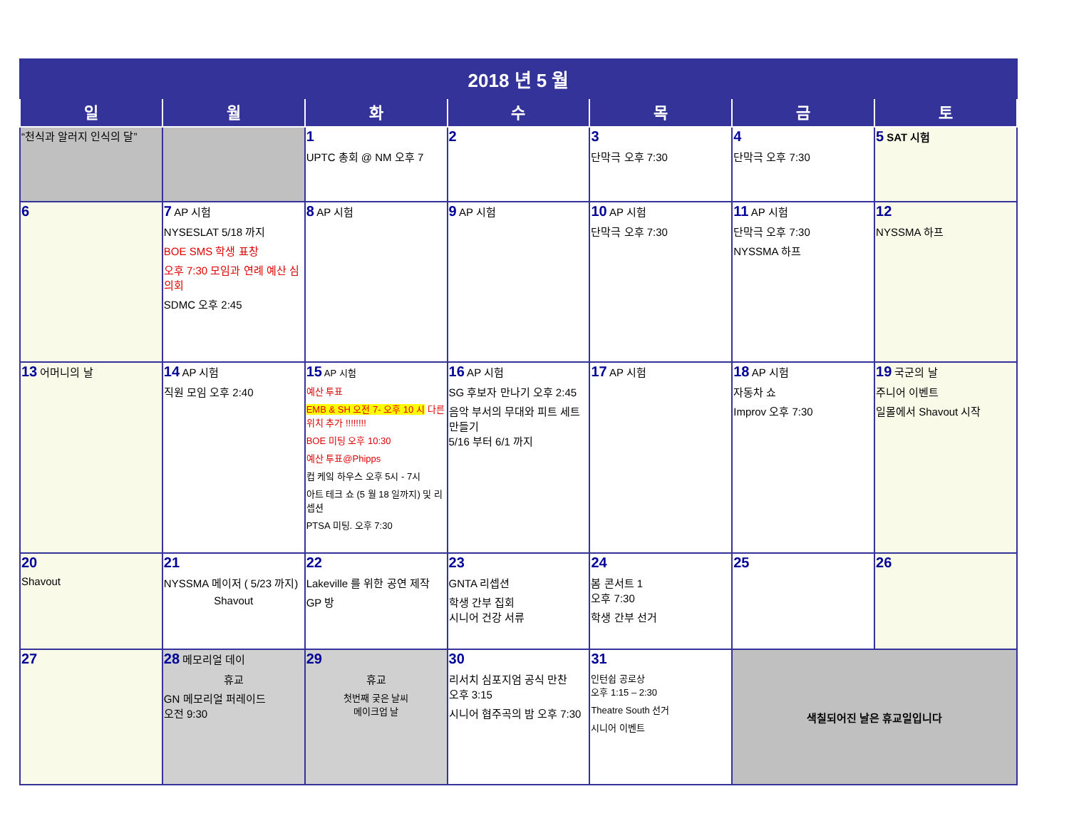| 2018 년 5 월 | | | | | | |
| 일 | 월 | 화 | 수 | 목 | 금 | 토 |
| “천식과 알러지 인식의 달” | | 1 UPTC 총회 @ NM 오후 7 | 2 | 3 단막극 오후 7:30 | 4 단막극 오후 7:30 | 5 SAT 시험 |
| 6 | 7 AP 시험 NYSESLAT 5/18 까지 BOE SMS 학생 표창 오후 7:30 모임과 연례 예산 심의회 SDMC 오후 2:45 | 8 AP 시험 | 9 AP 시험 | 10 AP 시험 단막극 오후 7:30 | 11 AP 시험 단막극 오후 7:30 NYSSMA 하프 | 12 NYSSMA 하프 |
| 13 어머니의 날 | 14 AP 시험 직원 모임 오후 2:40 | 15 AP 시험 예산 투표 EMB & SH 오전 7- 오후 10 시 다른 위치 추가 !!!!!!!! BOE 미팅 오후 10:30 예산 투표@Phipps 컵 케잌 하우스 오후 5시 - 7시 아트 테크 쇼 (5 월 18 일까지) 및 리셉션 PTSA 미팅. 오후 7:30 | 16 AP 시험 SG 후보자 만나기 오후 2:45 음악 부서의 무대와 피트 세트 만들기 5/16 부터 6/1 까지 | 17 AP 시험 | 18 AP 시험 자동차 쇼 Improv 오후 7:30 | 19 국군의 날 주니어 이벤트 일몰에서 Shavout 시작 |
| 20 Shavout | 21 NYSSMA 메이저 ( 5/23 까지) Shavout | 22 Lakeville 를 위한 공연 제작 GP 방 | 23 GNTA 리셉션 학생 간부 집회 시니어 건강 서류 | 24 봄 콘서트 1 오후 7:30 학생 간부 선거 | 25 | 26 |
| 27 | 28 메모리얼 데이 휴교 GN 메모리얼 퍼레이드 오전 9:30 | 29 휴교 첫번째 궂은 날씨 메이크업 날 | 30 리서치 심포지엄 공식 만찬 오후 3:15 시니어 협주곡의 밤 오후 7:30 | 31 인턴쉽 공로상 오후 1:15 – 2:30 Theatre South 선거 시니어 이벤트 | 색칠되어진 날은 휴교일입니다 | |